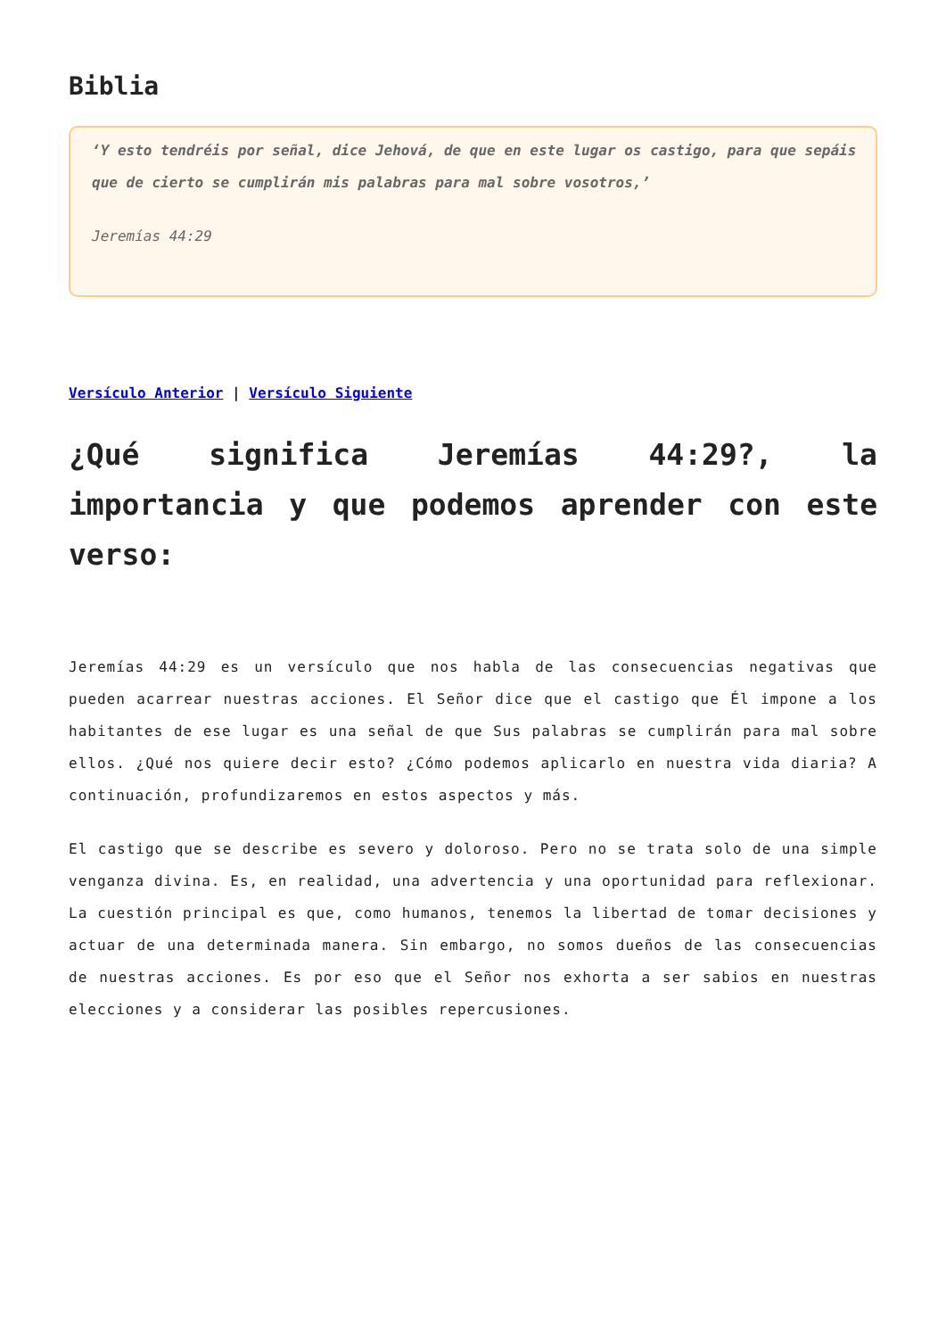Biblia
‘Y esto tendréis por señal, dice Jehová, de que en este lugar os castigo, para que sepáis que de cierto se cumplirán mis palabras para mal sobre vosotros,’
Jeremías 44:29
Versículo Anterior | Versículo Siguiente
¿Qué significa Jeremías 44:29?, la importancia y que podemos aprender con este verso:
Jeremías 44:29 es un versículo que nos habla de las consecuencias negativas que pueden acarrear nuestras acciones. El Señor dice que el castigo que Él impone a los habitantes de ese lugar es una señal de que Sus palabras se cumplirán para mal sobre ellos. ¿Qué nos quiere decir esto? ¿Cómo podemos aplicarlo en nuestra vida diaria? A continuación, profundizaremos en estos aspectos y más.
El castigo que se describe es severo y doloroso. Pero no se trata solo de una simple venganza divina. Es, en realidad, una advertencia y una oportunidad para reflexionar. La cuestión principal es que, como humanos, tenemos la libertad de tomar decisiones y actuar de una determinada manera. Sin embargo, no somos dueños de las consecuencias de nuestras acciones. Es por eso que el Señor nos exhorta a ser sabios en nuestras elecciones y a considerar las posibles repercusiones.